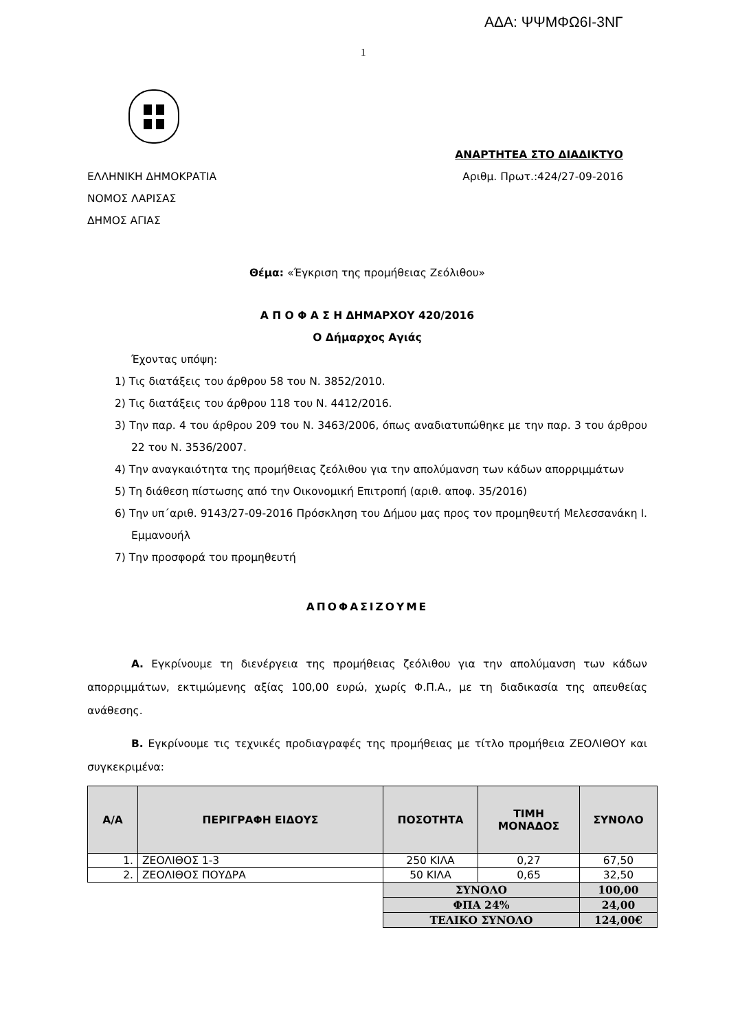ΑΔΑ: ΨΨΜΦΩ6Ι-3ΝΓ
1
ΑΝΑΡΤΗΤΕΑ ΣΤΟ ΔΙΑΔΙΚΤΥΟ
ΕΛΛΗΝΙΚΗ ΔΗΜΟΚΡΑΤΙΑ Αριθμ. Πρωτ.:424/27-09-2016
ΝΟΜΟΣ ΛΑΡΙΣΑΣ
ΔΗΜΟΣ ΑΓΙΑΣ
Θέμα: «Έγκριση της προμήθειας Ζεόλιθου»
Α Π Ο Φ Α Σ Η ΔΗΜΑΡΧΟΥ 420/2016
Ο Δήμαρχος Αγιάς
Έχοντας υπόψη:
1) Τις διατάξεις του άρθρου 58 του Ν. 3852/2010.
2) Τις διατάξεις του άρθρου 118 του Ν. 4412/2016.
3) Την παρ. 4 του άρθρου 209 του Ν. 3463/2006, όπως αναδιατυπώθηκε με την παρ. 3 του άρθρου 22 του Ν. 3536/2007.
4) Την αναγκαιότητα της προμήθειας ζεόλιθου για την απολύμανση των κάδων απορριμμάτων
5) Τη διάθεση πίστωσης από την Οικονομική Επιτροπή (αριθ. αποφ. 35/2016)
6) Την υπ΄αριθ. 9143/27-09-2016 Πρόσκληση του Δήμου μας προς τον προμηθευτή Μελεσσανάκη Ι. Εμμανουήλ
7) Την προσφορά του προμηθευτή
ΑΠΟΦΑΣΙΖΟΥΜΕ
Α. Εγκρίνουμε τη διενέργεια της προμήθειας ζεόλιθου για την απολύμανση των κάδων απορριμμάτων, εκτιμώμενης αξίας 100,00 ευρώ, χωρίς Φ.Π.Α., με τη διαδικασία της απευθείας ανάθεσης.
Β. Εγκρίνουμε τις τεχνικές προδιαγραφές της προμήθειας με τίτλο προμήθεια ΖΕΟΛΙΘΟΥ και συγκεκριμένα:
| Α/Α | ΠΕΡΙΓΡΑΦΗ ΕΙΔΟΥΣ | ΠΟΣΟΤΗΤΑ | ΤΙΜΗ ΜΟΝΑΔΟΣ | ΣΥΝΟΛΟ |
| --- | --- | --- | --- | --- |
| 1. | ΖΕΟΛΙΘΟΣ 1-3 | 250 ΚΙΛΑ | 0,27 | 67,50 |
| 2. | ΖΕΟΛΙΘΟΣ ΠΟΥΔΡΑ | 50 ΚΙΛΑ | 0,65 | 32,50 |
| | | ΣΥΝΟΛΟ | | 100,00 |
| | | ΦΠΑ 24% | | 24,00 |
| | | ΤΕΛΙΚΟ ΣΥΝΟΛΟ | | 124,00€ |